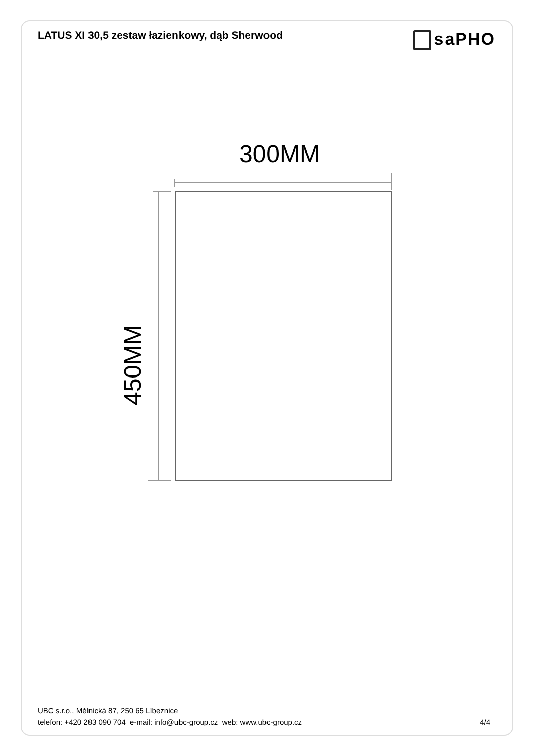LATUS XI 30,5 zestaw łazienkowy, dąb Sherwood
saPHO
300MM
450MM
UBC s.r.o., Mělnická 87, 250 65 Líbeznice
telefon: +420 283 090 704 e-mail: info@ubc-group.cz web: www.ubc-group.cz
4/4